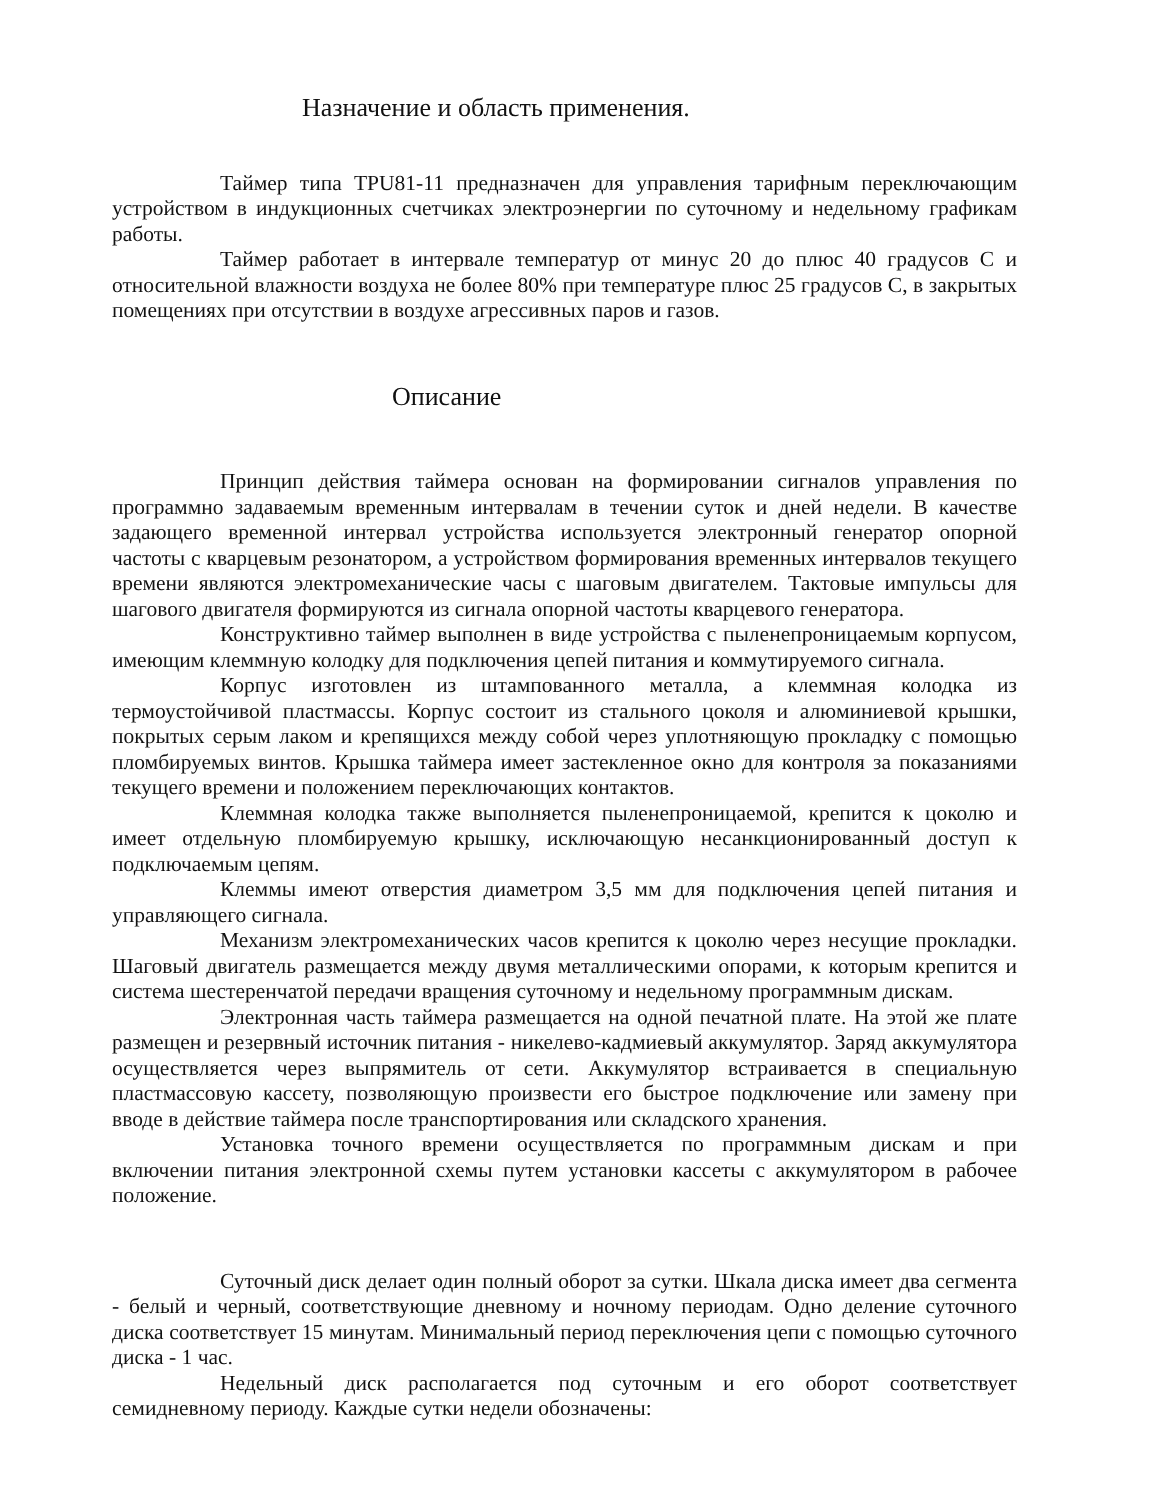Назначение и область применения.
Таймер типа TPU81-11 предназначен для управления тарифным переключающим устройством в индукционных счетчиках электроэнергии по суточному и недельному графикам работы.
Таймер работает в интервале температур от минус 20 до плюс 40 градусов С и относительной влажности воздуха не более 80% при температуре плюс 25 градусов С, в закрытых помещениях при отсутствии в воздухе агрессивных паров и газов.
Описание
Принцип действия таймера основан на формировании сигналов управления по программно задаваемым временным интервалам в течении суток и дней недели. В качестве задающего временной интервал устройства используется электронный генератор опорной частоты с кварцевым резонатором, а устройством формирования временных интервалов текущего времени являются электромеханические часы с шаговым двигателем. Тактовые импульсы для шагового двигателя формируются из сигнала опорной частоты кварцевого генератора.
Конструктивно таймер выполнен в виде устройства с пыленепроницаемым корпусом, имеющим клеммную колодку для подключения цепей питания и коммутируемого сигнала.
Корпус изготовлен из штампованного металла, а клеммная колодка из термоустойчивой пластмассы. Корпус состоит из стального цоколя и алюминиевой крышки, покрытых серым лаком и крепящихся между собой через уплотняющую прокладку с помощью пломбируемых винтов. Крышка таймера имеет застекленное окно для контроля за показаниями текущего времени и положением переключающих контактов.
Клеммная колодка также выполняется пыленепроницаемой, крепится к цоколю и имеет отдельную пломбируемую крышку, исключающую несанкционированный доступ к подключаемым цепям.
Клеммы имеют отверстия диаметром 3,5 мм для подключения цепей питания и управляющего сигнала.
Механизм электромеханических часов крепится к цоколю через несущие прокладки. Шаговый двигатель размещается между двумя металлическими опорами, к которым крепится и система шестеренчатой передачи вращения суточному и недельному программным дискам.
Электронная часть таймера размещается на одной печатной плате. На этой же плате размещен и резервный источник питания - никелево-кадмиевый аккумулятор. Заряд аккумулятора осуществляется через выпрямитель от сети. Аккумулятор встраивается в специальную пластмассовую кассету, позволяющую произвести его быстрое подключение или замену при вводе в действие таймера после транспортирования или складского хранения.
Установка точного времени осуществляется по программным дискам и при включении питания электронной схемы путем установки кассеты с аккумулятором в рабочее положение.
Суточный диск делает один полный оборот за сутки. Шкала диска имеет два сегмента - белый и черный, соответствующие дневному и ночному периодам. Одно деление суточного диска соответствует 15 минутам. Минимальный период переключения цепи с помощью суточного диска - 1 час.
Недельный диск располагается под суточным и его оборот соответствует семидневному периоду. Каждые сутки недели обозначены: